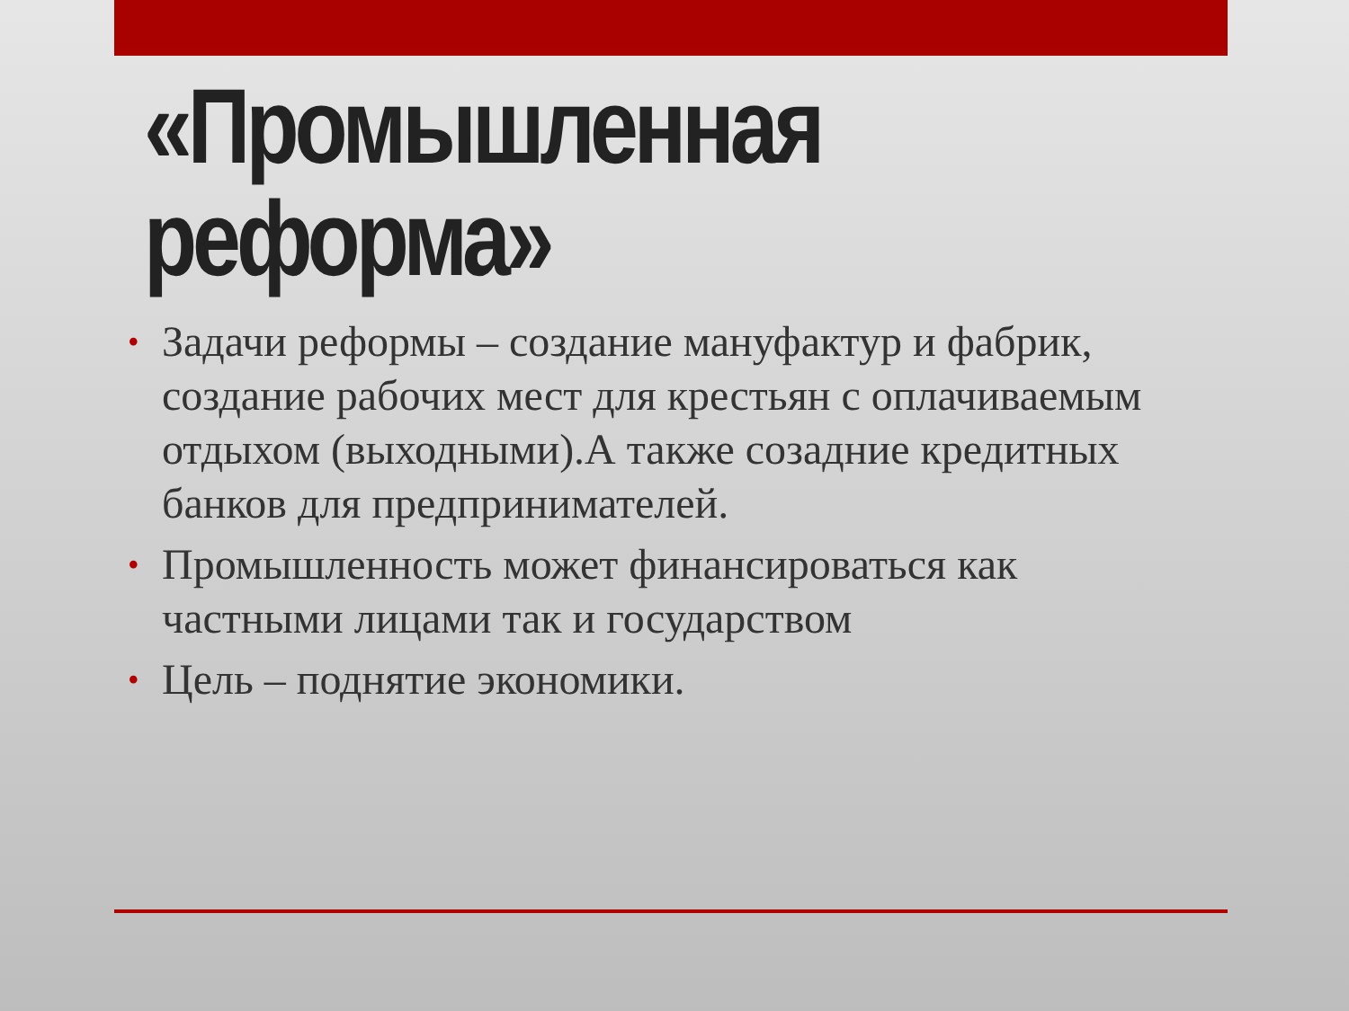«Промышленная реформа»
• Задачи реформы – создание мануфактур и фабрик, создание рабочих мест для крестьян с оплачиваемым отдыхом (выходными).А также созадние кредитных банков для предпринимателей.
• Промышленность может финансироваться как частными лицами так и государством
• Цель – поднятие экономики.